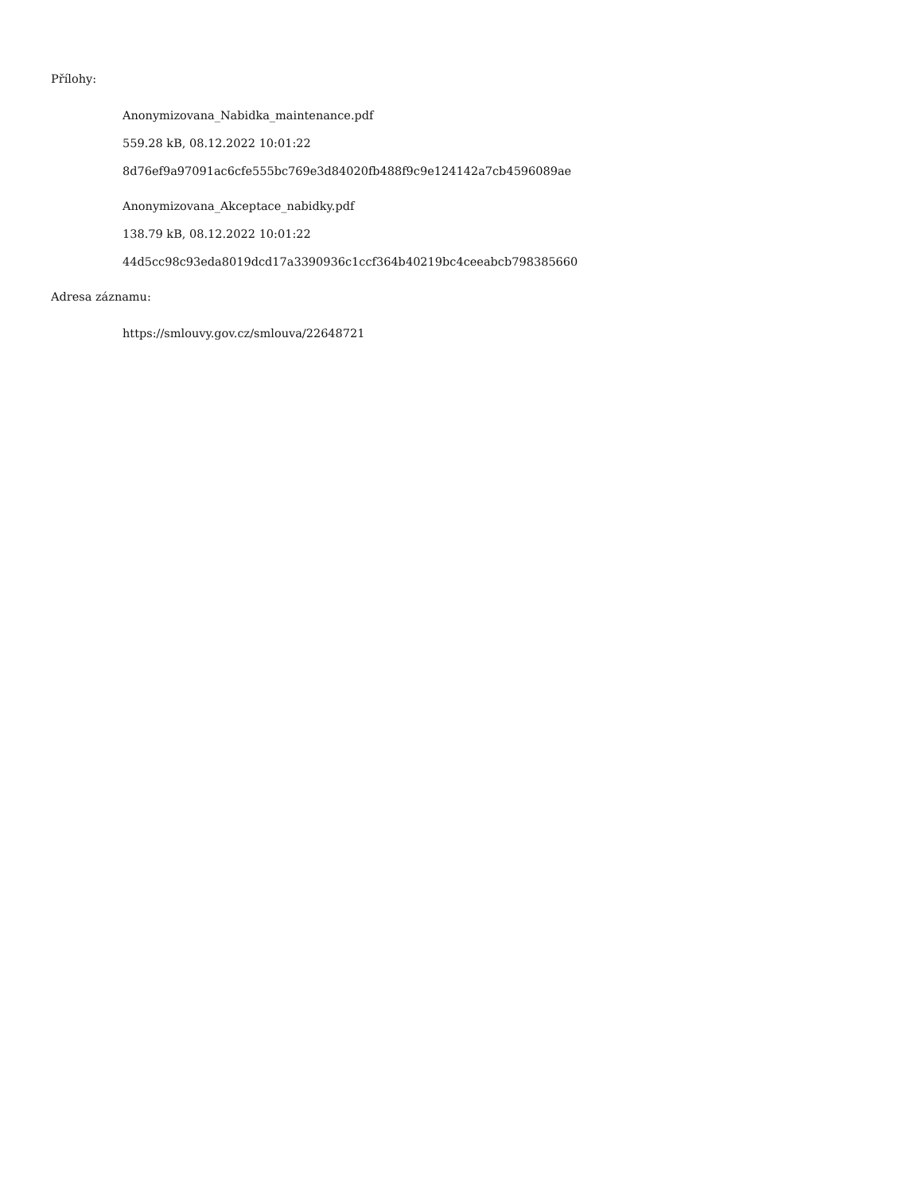Přílohy:
Anonymizovana_Nabidka_maintenance.pdf
559.28 kB, 08.12.2022 10:01:22
8d76ef9a97091ac6cfe555bc769e3d84020fb488f9c9e124142a7cb4596089ae
Anonymizovana_Akceptace_nabidky.pdf
138.79 kB, 08.12.2022 10:01:22
44d5cc98c93eda8019dcd17a3390936c1ccf364b40219bc4ceeabcb798385660
Adresa záznamu:
https://smlouvy.gov.cz/smlouva/22648721